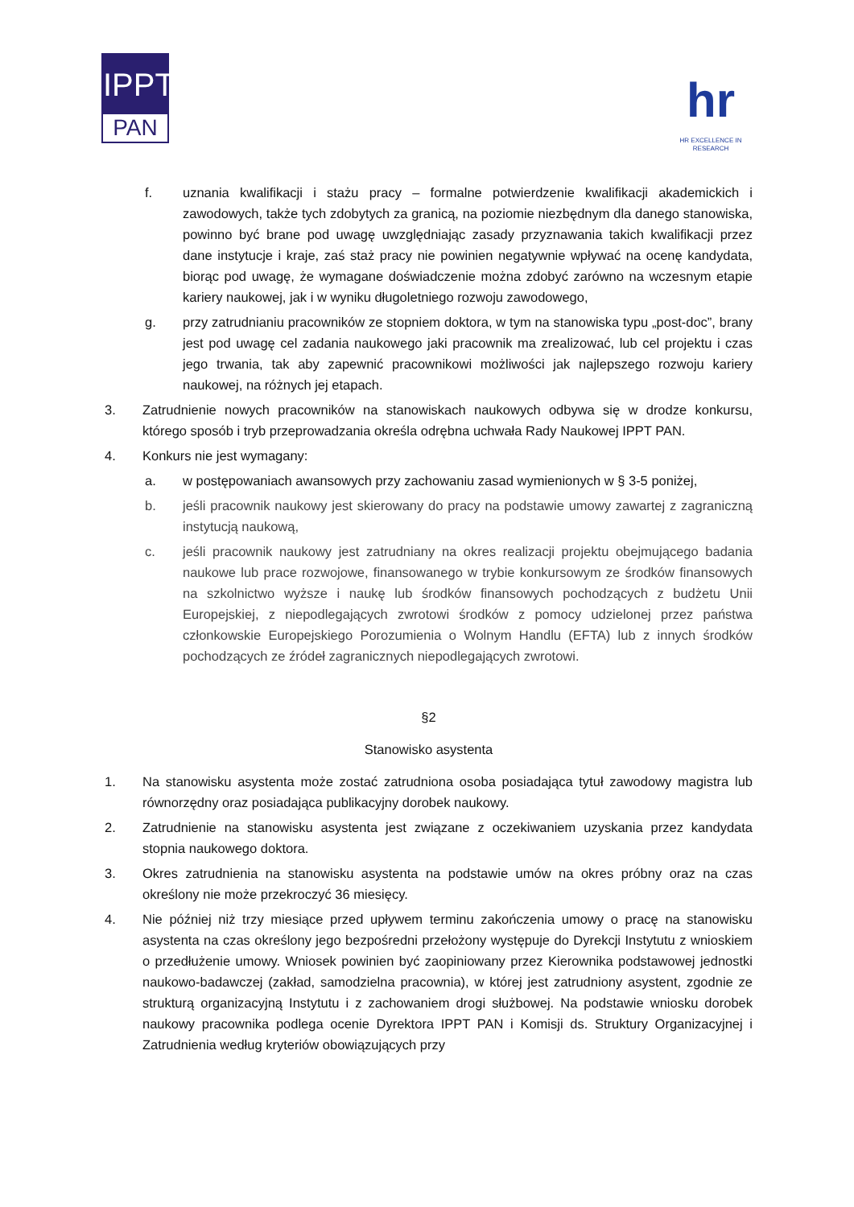IPPT
PAN
hr
HR EXCELLENCE IN RESEARCH
f. uznania kwalifikacji i stażu pracy – formalne potwierdzenie kwalifikacji akademickich i zawodowych, także tych zdobytych za granicą, na poziomie niezbędnym dla danego stanowiska, powinno być brane pod uwagę uwzględniając zasady przyznawania takich kwalifikacji przez dane instytucje i kraje, zaś staż pracy nie powinien negatywnie wpływać na ocenę kandydata, biorąc pod uwagę, że wymagane doświadczenie można zdobyć zarówno na wczesnym etapie kariery naukowej, jak i w wyniku długoletniego rozwoju zawodowego,
g. przy zatrudnianiu pracowników ze stopniem doktora, w tym na stanowiska typu „post-doc”, brany jest pod uwagę cel zadania naukowego jaki pracownik ma zrealizować, lub cel projektu i czas jego trwania, tak aby zapewnić pracownikowi możliwości jak najlepszego rozwoju kariery naukowej, na różnych jej etapach.
3. Zatrudnienie nowych pracowników na stanowiskach naukowych odbywa się w drodze konkursu, którego sposób i tryb przeprowadzania określa odrębna uchwała Rady Naukowej IPPT PAN.
4. Konkurs nie jest wymagany:
a. w postępowaniach awansowych przy zachowaniu zasad wymienionych w § 3-5 poniżej,
b. jeśli pracownik naukowy jest skierowany do pracy na podstawie umowy zawartej z zagraniczną instytucją naukową,
c. jeśli pracownik naukowy jest zatrudniany na okres realizacji projektu obejmującego badania naukowe lub prace rozwojowe, finansowanego w trybie konkursowym ze środków finansowych na szkolnictwo wyższe i naukę lub środków finansowych pochodzących z budżetu Unii Europejskiej, z niepodlegających zwrotowi środków z pomocy udzielonej przez państwa członkowskie Europejskiego Porozumienia o Wolnym Handlu (EFTA) lub z innych środków pochodzących ze źródeł zagranicznych niepodlegających zwrotowi.
§2
Stanowisko asystenta
1. Na stanowisku asystenta może zostać zatrudniona osoba posiadająca tytuł zawodowy magistra lub równorzędny oraz posiadająca publikacyjny dorobek naukowy.
2. Zatrudnienie na stanowisku asystenta jest związane z oczekiwaniem uzyskania przez kandydata stopnia naukowego doktora.
3. Okres zatrudnienia na stanowisku asystenta na podstawie umów na okres próbny oraz na czas określony nie może przekroczyć 36 miesięcy.
4. Nie później niż trzy miesiące przed upływem terminu zakończenia umowy o pracę na stanowisku asystenta na czas określony jego bezpośredni przełożony występuje do Dyrekcji Instytutu z wnioskiem o przedłużenie umowy. Wniosek powinien być zaopiniowany przez Kierownika podstawowej jednostki naukowo-badawczej (zakład, samodzielna pracownia), w której jest zatrudniony asystent, zgodnie ze strukturą organizacyjną Instytutu i z zachowaniem drogi służbowej. Na podstawie wniosku dorobek naukowy pracownika podlega ocenie Dyrektora IPPT PAN i Komisji ds. Struktury Organizacyjnej i Zatrudnienia według kryteriów obowiązujących przy